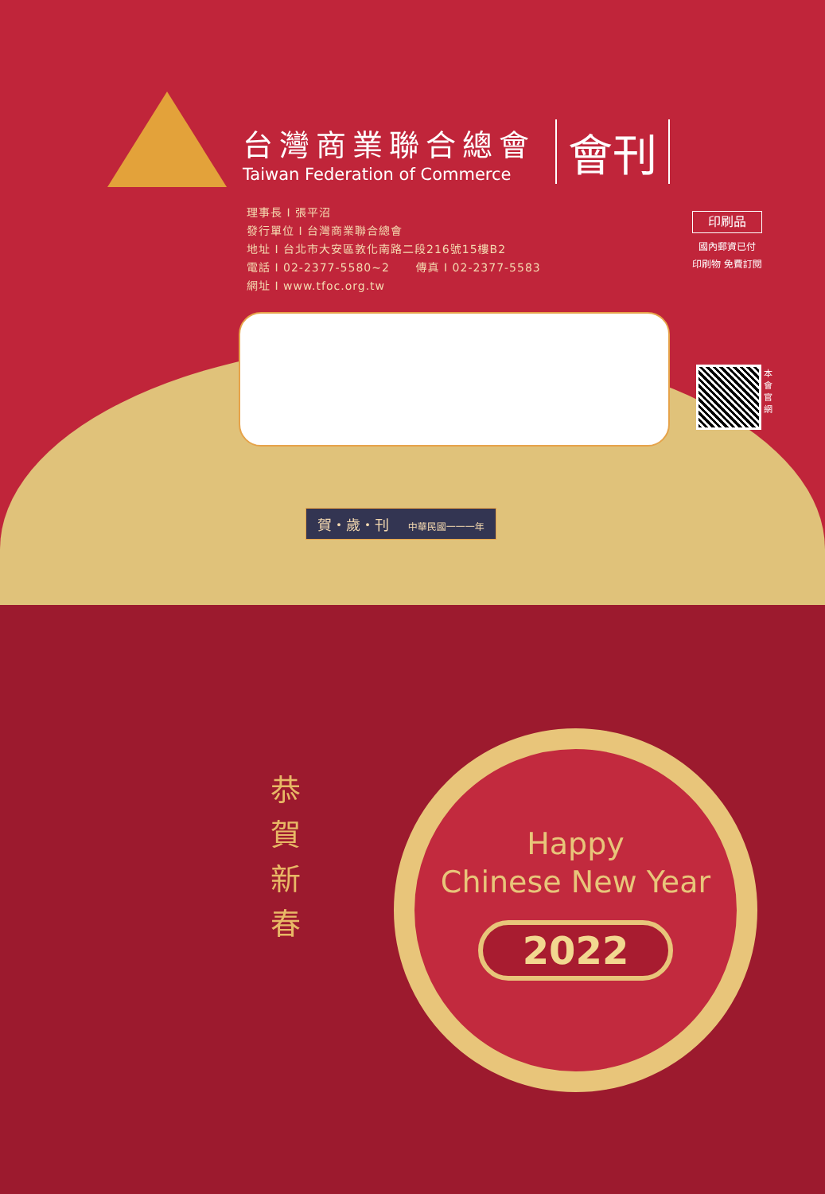台灣商業聯合總會
Taiwan Federation of Commerce
會刊
理事長 I 張平沼
發行單位 I 台灣商業聯合總會
地址 I 台北市大安區敦化南路二段216號15樓B2
電話 I 02-2377-5580~2 傳真 I 02-2377-5583
網址 I www.tfoc.org.tw
印刷品
國內郵資已付
印刷物 免費訂閱
本 會 官 網
賀・歲・刊 中華民國一一一年
恭 賀 新 春
Happy
Chinese New Year
2022